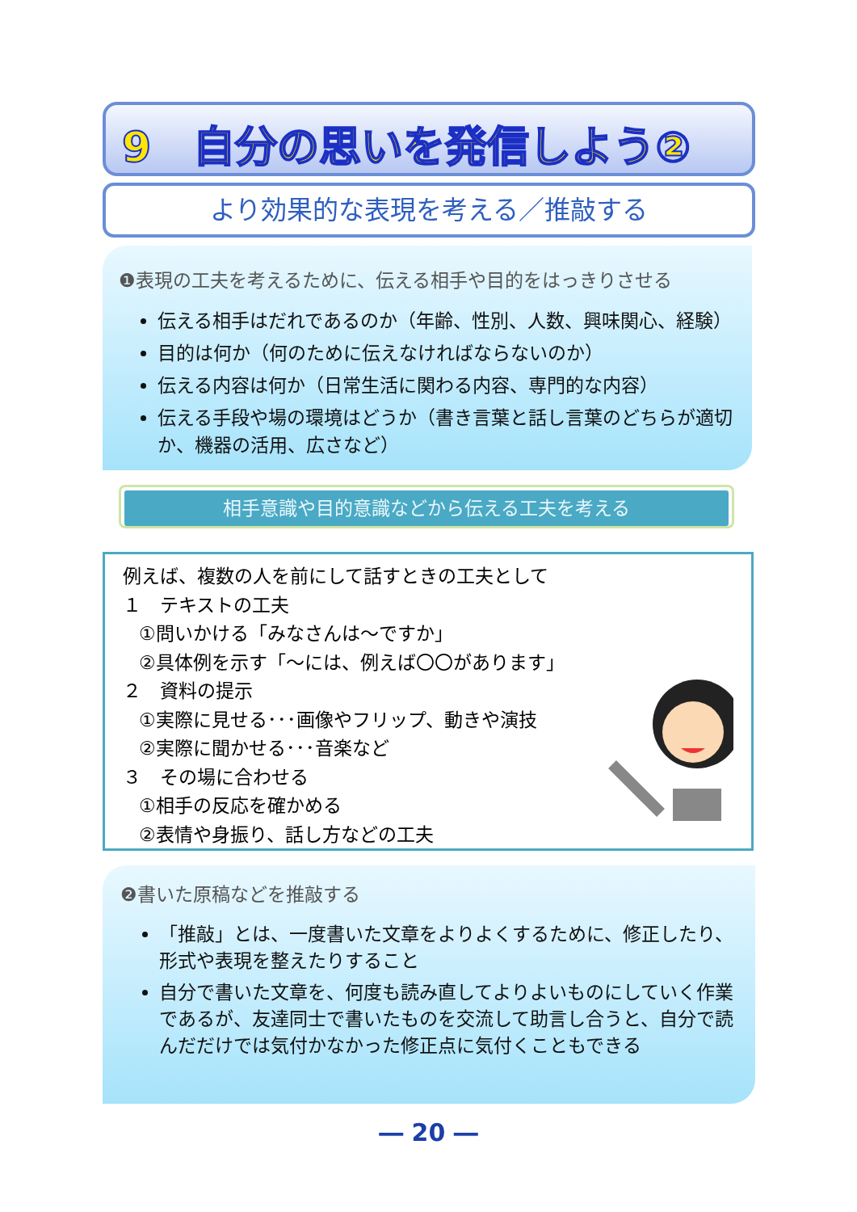9　自分の思いを発信しよう②
より効果的な表現を考える／推敲する
❶表現の工夫を考えるために、伝える相手や目的をはっきりさせる
伝える相手はだれであるのか（年齢、性別、人数、興味関心、経験）
目的は何か（何のために伝えなければならないのか）
伝える内容は何か（日常生活に関わる内容、専門的な内容）
伝える手段や場の環境はどうか（書き言葉と話し言葉のどちらが適切か、機器の活用、広さなど）
相手意識や目的意識などから伝える工夫を考える
例えば、複数の人を前にして話すときの工夫として
１　テキストの工夫
①問いかける「みなさんは～ですか」
②具体例を示す「～には、例えば〇〇があります」
２　資料の提示
①実際に見せる･･･画像やフリップ、動きや演技
②実際に聞かせる･･･音楽など
３　その場に合わせる
①相手の反応を確かめる
②表情や身振り、話し方などの工夫
❷書いた原稿などを推敲する
「推敲」とは、一度書いた文章をよりよくするために、修正したり、形式や表現を整えたりすること
自分で書いた文章を、何度も読み直してよりよいものにしていく作業であるが、友達同士で書いたものを交流して助言し合うと、自分で読んだだけでは気付かなかった修正点に気付くこともできる
― 20 ―